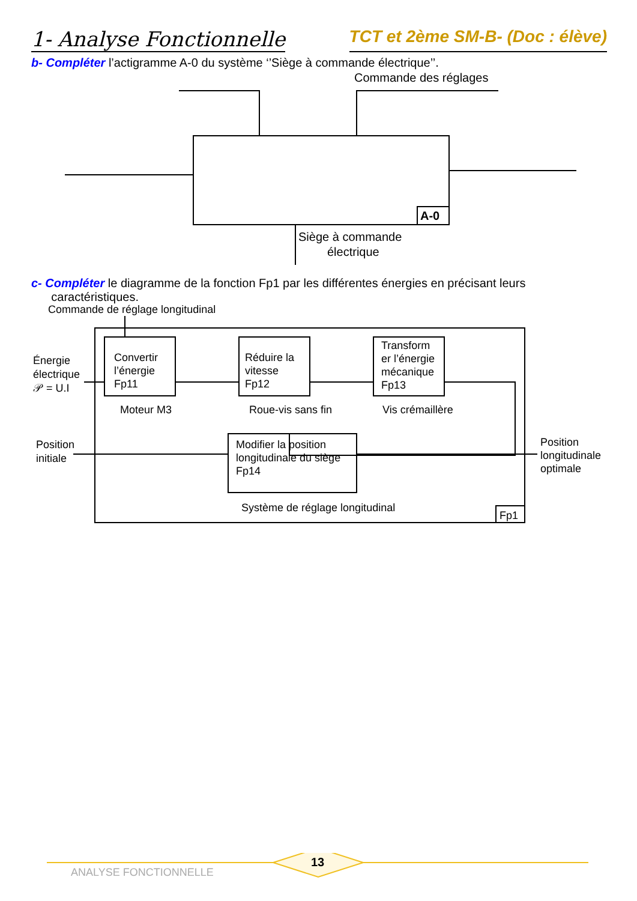1- Analyse Fonctionnelle
TCT et 2ème SM-B- (Doc : élève)
b- Compléter l’actigramme A-0 du système ‘’Siège à commande électrique’’.
Commande des réglages
A-0
Siège à commande
électrique
c- Compléter le diagramme de la fonction Fp1 par les différentes énergies en précisant leurs
caractéristiques.
Commande de réglage longitudinal
Énergie
électrique
𝒫 = U.I
Convertir
l’énergie
Fp11
Réduire la
vitesse
Fp12
Transform
er l’énergie
mécanique
Fp13
Moteur M3
Roue-vis sans fin
Vis crémaillère
Position
initiale
Modifier la position
longitudinale du siège
Fp14
Position
longitudinale
optimale
Système de réglage longitudinal
Fp1
13
ANALYSE FONCTIONNELLE